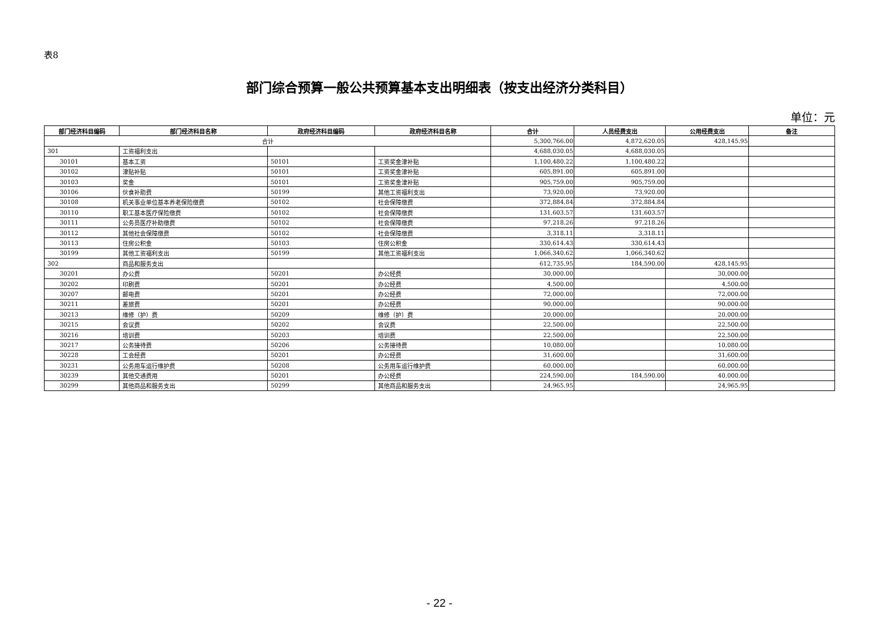表8
部门综合预算一般公共预算基本支出明细表（按支出经济分类科目）
单位：元
| 部门经济科目编码 | 部门经济科目名称 | 政府经济科目编码 | 政府经济科目名称 | 合计 | 人员经费支出 | 公用经费支出 | 备注 |
| --- | --- | --- | --- | --- | --- | --- | --- |
| 合计 | | | | 5,300,766.00 | 4,872,620.05 | 428,145.95 | |
| 301 | 工资福利支出 | | | 4,688,030.05 | 4,688,030.05 | | |
| 30101 | 基本工资 | 50101 | 工资奖金津补贴 | 1,100,480.22 | 1,100,480.22 | | |
| 30102 | 津贴补贴 | 50101 | 工资奖金津补贴 | 605,891.00 | 605,891.00 | | |
| 30103 | 奖金 | 50101 | 工资奖金津补贴 | 905,759.00 | 905,759.00 | | |
| 30106 | 伙食补助费 | 50199 | 其他工资福利支出 | 73,920.00 | 73,920.00 | | |
| 30108 | 机关事业单位基本养老保险缴费 | 50102 | 社会保障缴费 | 372,884.84 | 372,884.84 | | |
| 30110 | 职工基本医疗保险缴费 | 50102 | 社会保障缴费 | 131,603.57 | 131,603.57 | | |
| 30111 | 公务员医疗补助缴费 | 50102 | 社会保障缴费 | 97,218.26 | 97,218.26 | | |
| 30112 | 其他社会保障缴费 | 50102 | 社会保障缴费 | 3,318.11 | 3,318.11 | | |
| 30113 | 住房公积金 | 50103 | 住房公积金 | 330,614.43 | 330,614.43 | | |
| 30199 | 其他工资福利支出 | 50199 | 其他工资福利支出 | 1,066,340.62 | 1,066,340.62 | | |
| 302 | 商品和服务支出 | | | 612,735.95 | 184,590.00 | 428,145.95 | |
| 30201 | 办公费 | 50201 | 办公经费 | 30,000.00 | | 30,000.00 | |
| 30202 | 印刷费 | 50201 | 办公经费 | 4,500.00 | | 4,500.00 | |
| 30207 | 邮电费 | 50201 | 办公经费 | 72,000.00 | | 72,000.00 | |
| 30211 | 差旅费 | 50201 | 办公经费 | 90,000.00 | | 90,000.00 | |
| 30213 | 维修（护）费 | 50209 | 维修（护）费 | 20,000.00 | | 20,000.00 | |
| 30215 | 会议费 | 50202 | 会议费 | 22,500.00 | | 22,500.00 | |
| 30216 | 培训费 | 50203 | 培训费 | 22,500.00 | | 22,500.00 | |
| 30217 | 公务接待费 | 50206 | 公务接待费 | 10,080.00 | | 10,080.00 | |
| 30228 | 工会经费 | 50201 | 办公经费 | 31,600.00 | | 31,600.00 | |
| 30231 | 公务用车运行维护费 | 50208 | 公务用车运行维护费 | 60,000.00 | | 60,000.00 | |
| 30239 | 其他交通费用 | 50201 | 办公经费 | 224,590.00 | 184,590.00 | 40,000.00 | |
| 30299 | 其他商品和服务支出 | 50299 | 其他商品和服务支出 | 24,965.95 | | 24,965.95 | |
- 22 -